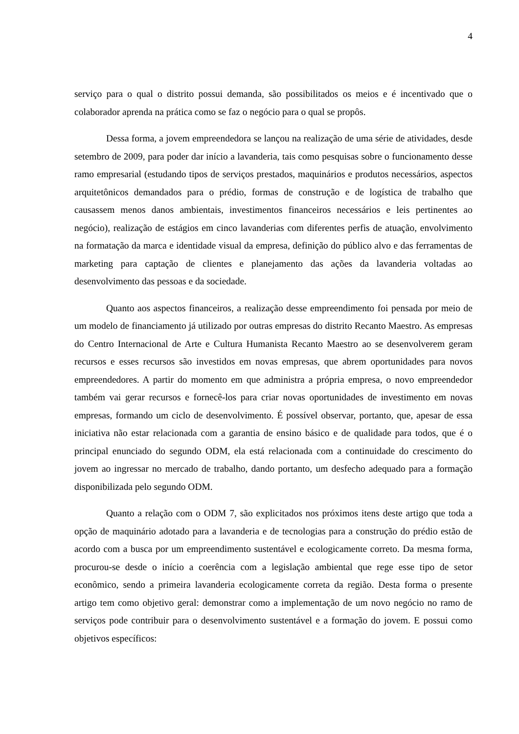4
serviço para o qual o distrito possui demanda, são possibilitados os meios e é incentivado que o colaborador aprenda na prática como se faz o negócio para o qual se propôs.
Dessa forma, a jovem empreendedora se lançou na realização de uma série de atividades, desde setembro de 2009, para poder dar início a lavanderia, tais como pesquisas sobre o funcionamento desse ramo empresarial (estudando tipos de serviços prestados, maquinários e produtos necessários, aspectos arquitetônicos demandados para o prédio, formas de construção e de logística de trabalho que causassem menos danos ambientais, investimentos financeiros necessários e leis pertinentes ao negócio), realização de estágios em cinco lavanderias com diferentes perfis de atuação, envolvimento na formatação da marca e identidade visual da empresa, definição do público alvo e das ferramentas de marketing para captação de clientes e planejamento das ações da lavanderia voltadas ao desenvolvimento das pessoas e da sociedade.
Quanto aos aspectos financeiros, a realização desse empreendimento foi pensada por meio de um modelo de financiamento já utilizado por outras empresas do distrito Recanto Maestro. As empresas do Centro Internacional de Arte e Cultura Humanista Recanto Maestro ao se desenvolverem geram recursos e esses recursos são investidos em novas empresas, que abrem oportunidades para novos empreendedores. A partir do momento em que administra a própria empresa, o novo empreendedor também vai gerar recursos e fornecê-los para criar novas oportunidades de investimento em novas empresas, formando um ciclo de desenvolvimento. É possível observar, portanto, que, apesar de essa iniciativa não estar relacionada com a garantia de ensino básico e de qualidade para todos, que é o principal enunciado do segundo ODM, ela está relacionada com a continuidade do crescimento do jovem ao ingressar no mercado de trabalho, dando portanto, um desfecho adequado para a formação disponibilizada pelo segundo ODM.
Quanto a relação com o ODM 7, são explicitados nos próximos itens deste artigo que toda a opção de maquinário adotado para a lavanderia e de tecnologias para a construção do prédio estão de acordo com a busca por um empreendimento sustentável e ecologicamente correto. Da mesma forma, procurou-se desde o início a coerência com a legislação ambiental que rege esse tipo de setor econômico, sendo a primeira lavanderia ecologicamente correta da região. Desta forma o presente artigo tem como objetivo geral: demonstrar como a implementação de um novo negócio no ramo de serviços pode contribuir para o desenvolvimento sustentável e a formação do jovem. E possui como objetivos específicos: